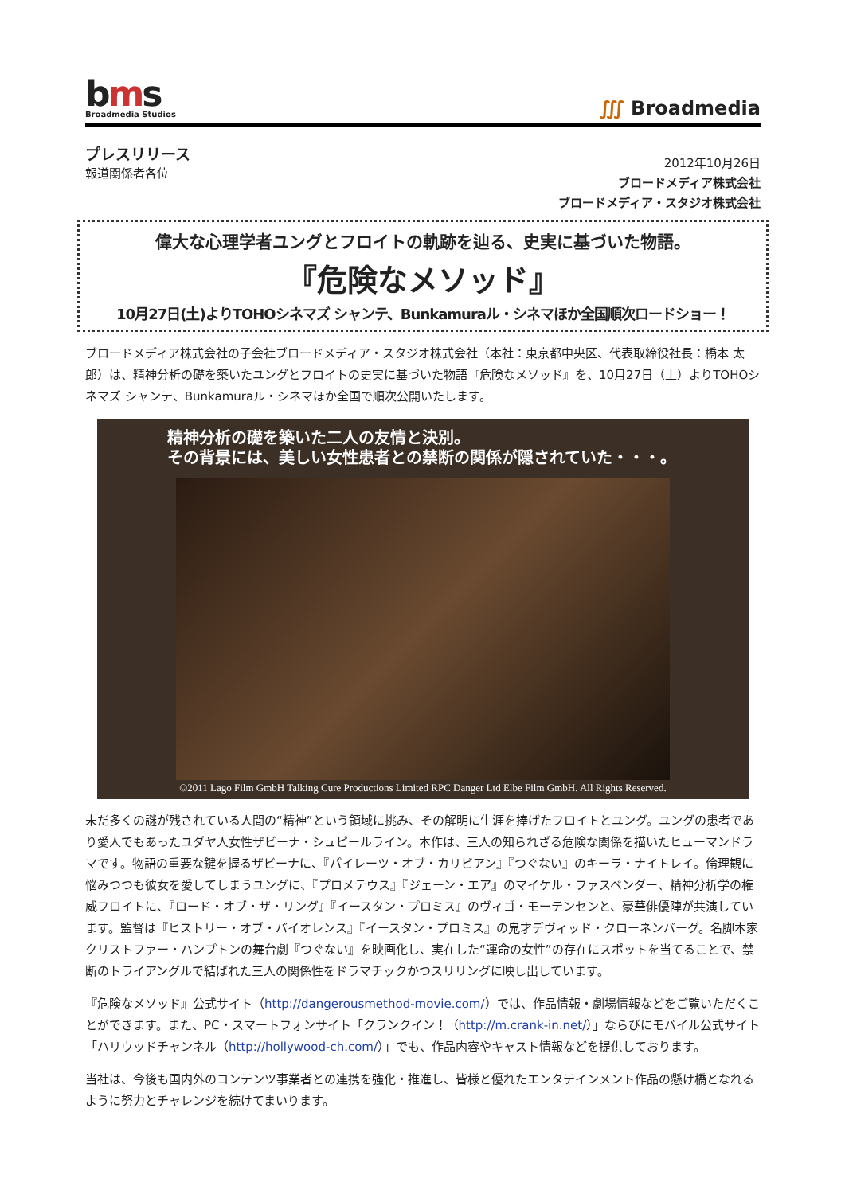bms
Broadmedia Studios
∭ Broadmedia
プレスリリース
報道関係者各位
2012年10月26日
ブロードメディア株式会社
ブロードメディア・スタジオ株式会社
偉大な心理学者ユングとフロイトの軌跡を辿る、史実に基づいた物語。
『危険なメソッド』
10月27日(土)よりTOHOシネマズ シャンテ、Bunkamuraル・シネマほか全国順次ロードショー！
ブロードメディア株式会社の子会社ブロードメディア・スタジオ株式会社（本社：東京都中央区、代表取締役社長：橋本 太郎）は、精神分析の礎を築いたユングとフロイトの史実に基づいた物語『危険なメソッド』を、10月27日（土）よりTOHOシネマズ シャンテ、Bunkamuraル・シネマほか全国で順次公開いたします。
精神分析の礎を築いた二人の友情と決別。
その背景には、美しい女性患者との禁断の関係が隠されていた・・・。
©2011 Lago Film GmbH Talking Cure Productions Limited RPC Danger Ltd Elbe Film GmbH. All Rights Reserved.
未だ多くの謎が残されている人間の“精神”という領域に挑み、その解明に生涯を捧げたフロイトとユング。ユングの患者であり愛人でもあったユダヤ人女性ザビーナ・シュピールライン。本作は、三人の知られざる危険な関係を描いたヒューマンドラマです。物語の重要な鍵を握るザビーナに、『パイレーツ・オブ・カリビアン』『つぐない』のキーラ・ナイトレイ。倫理観に悩みつつも彼女を愛してしまうユングに、『プロメテウス』『ジェーン・エア』のマイケル・ファスベンダー、精神分析学の権威フロイトに、『ロード・オブ・ザ・リング』『イースタン・プロミス』のヴィゴ・モーテンセンと、豪華俳優陣が共演しています。監督は『ヒストリー・オブ・バイオレンス』『イースタン・プロミス』の鬼才デヴィッド・クローネンバーグ。名脚本家クリストファー・ハンプトンの舞台劇『つぐない』を映画化し、実在した“運命の女性”の存在にスポットを当てることで、禁断のトライアングルで結ばれた三人の関係性をドラマチックかつスリリングに映し出しています。
『危険なメソッド』公式サイト（http://dangerousmethod-movie.com/）では、作品情報・劇場情報などをご覧いただくことができます。また、PC・スマートフォンサイト「クランクイン！（http://m.crank-in.net/）」ならびにモバイル公式サイト「ハリウッドチャンネル（http://hollywood-ch.com/）」でも、作品内容やキャスト情報などを提供しております。
当社は、今後も国内外のコンテンツ事業者との連携を強化・推進し、皆様と優れたエンタテインメント作品の懸け橋となれるように努力とチャレンジを続けてまいります。